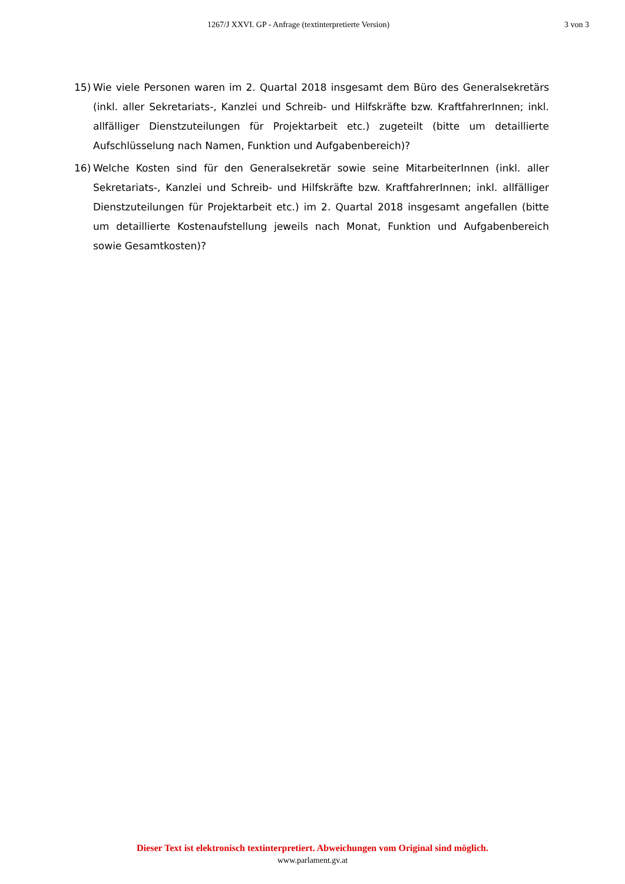1267/J XXVI. GP - Anfrage (textinterpretierte Version) 3 von 3
15) Wie viele Personen waren im 2. Quartal 2018 insgesamt dem Büro des Generalsekretärs (inkl. aller Sekretariats-, Kanzlei und Schreib- und Hilfskräfte bzw. KraftfahrerInnen; inkl. allfälliger Dienstzuteilungen für Projektarbeit etc.) zugeteilt (bitte um detaillierte Aufschlüsselung nach Namen, Funktion und Aufgabenbereich)?
16) Welche Kosten sind für den Generalsekretär sowie seine MitarbeiterInnen (inkl. aller Sekretariats-, Kanzlei und Schreib- und Hilfskräfte bzw. KraftfahrerInnen; inkl. allfälliger Dienstzuteilungen für Projektarbeit etc.) im 2. Quartal 2018 insgesamt angefallen (bitte um detaillierte Kostenaufstellung jeweils nach Monat, Funktion und Aufgabenbereich sowie Gesamtkosten)?
Dieser Text ist elektronisch textinterpretiert. Abweichungen vom Original sind möglich.
www.parlament.gv.at